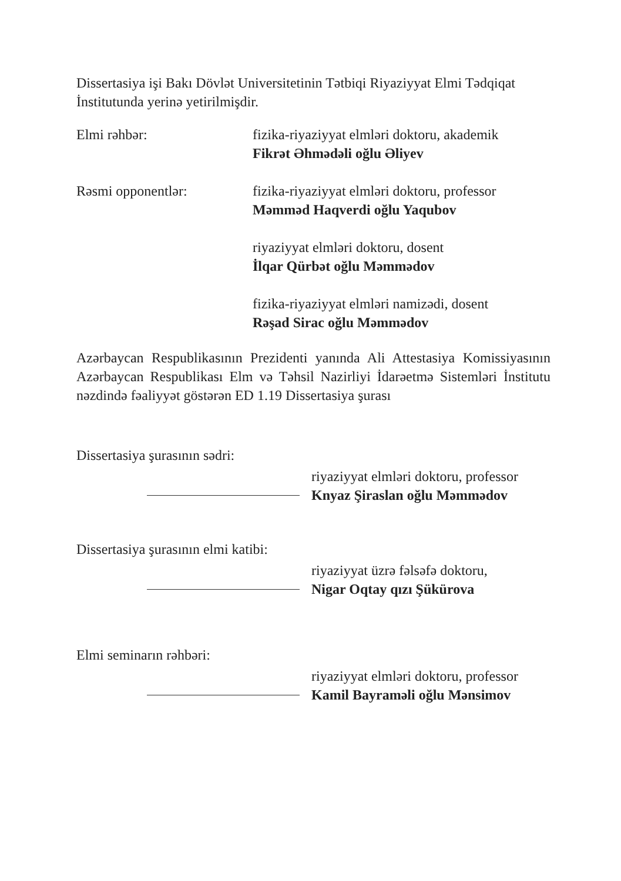Dissertasiya işi Bakı Dövlət Universitetinin Tətbiqi Riyaziyyat Elmi Tədqiqat İnstitutunda yerinə yetirilmişdir.
Elmi rəhbər: fizika-riyaziyyat elmləri doktoru, akademik
Fikrət Əhmədəli oğlu Əliyev
Rəsmi opponentlər: fizika-riyaziyyat elmləri doktoru, professor
Məmməd Haqverdi oğlu Yaqubov
riyaziyyat elmləri doktoru, dosent
İlqar Qürbət oğlu Məmmədov
fizika-riyaziyyat elmləri namizədi, dosent
Rəşad Sirac oğlu Məmmədov
Azərbaycan Respublikasının Prezidenti yanında Ali Attestasiya Komissiyasının Azərbaycan Respublikası Elm və Təhsil Nazirliyi İdarəetmə Sistemləri İnstitutu nəzdində fəaliyyət göstərən ED 1.19 Dissertasiya şurası
Dissertasiya şurasının sədri:
riyaziyyat elmləri doktoru, professor
Knyaz Şiraslan oğlu Məmmədov
Dissertasiya şurasının elmi katibi:
riyaziyyat üzrə fəlsəfə doktoru,
Nigar Oqtay qızı Şükürova
Elmi seminarın rəhbəri:
riyaziyyat elmləri doktoru, professor
Kamil Bayraməli oğlu Mənsimov